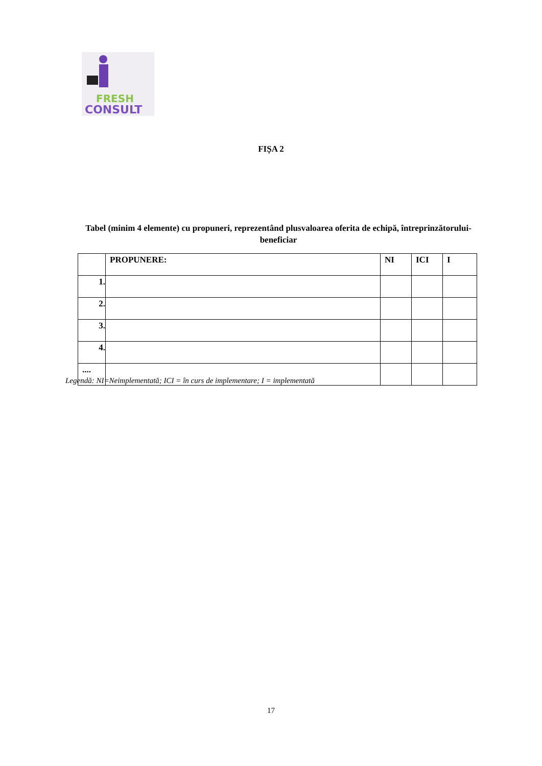FRESH
CONSULT
FIȘA 2
Tabel (minim 4 elemente) cu propuneri, reprezentând plusvaloarea oferita de echipă, întreprinzătorului-beneficiar
| | PROPUNERE: | NI | ICI | I |
| --- | --- | --- | --- | --- |
| 1. | | | | |
| 2. | | | | |
| 3. | | | | |
| 4. | | | | |
| .... | | | | |
Legendă: NI=Neimplementată; ICI = în curs de implementare; I = implementată
17